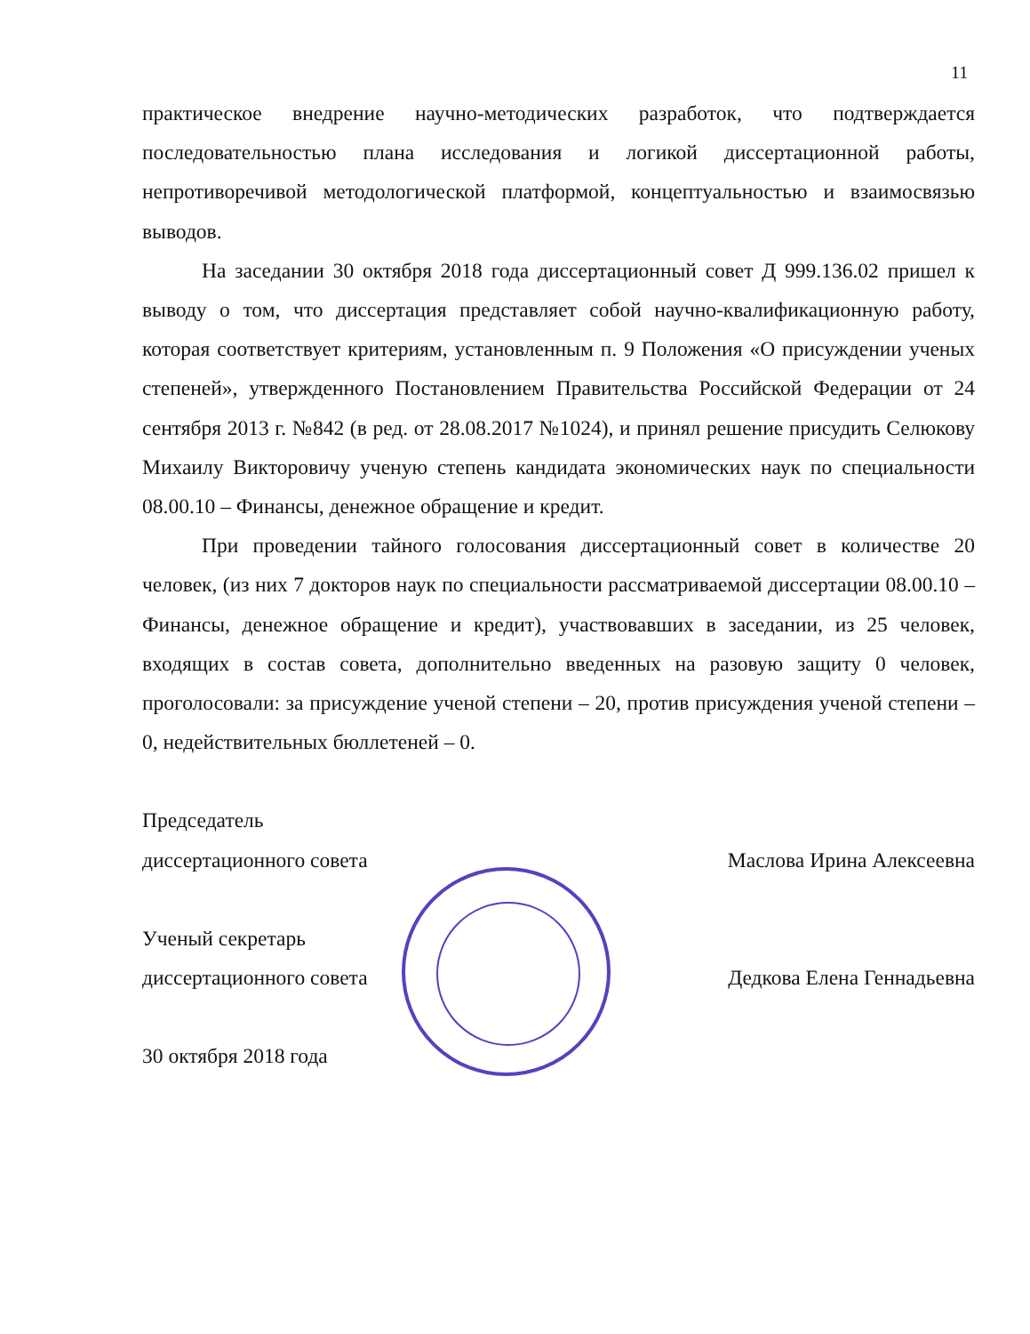11
практическое внедрение научно-методических разработок, что подтверждается последовательностью плана исследования и логикой диссертационной работы, непротиворечивой методологической платформой, концептуальностью и взаимосвязью выводов.
На заседании 30 октября 2018 года диссертационный совет Д 999.136.02 пришел к выводу о том, что диссертация представляет собой научно-квалификационную работу, которая соответствует критериям, установленным п. 9 Положения «О присуждении ученых степеней», утвержденного Постановлением Правительства Российской Федерации от 24 сентября 2013 г. №842 (в ред. от 28.08.2017 №1024), и принял решение присудить Селюкову Михаилу Викторовичу ученую степень кандидата экономических наук по специальности 08.00.10 – Финансы, денежное обращение и кредит.
При проведении тайного голосования диссертационный совет в количестве 20 человек, (из них 7 докторов наук по специальности рассматриваемой диссертации 08.00.10 – Финансы, денежное обращение и кредит), участвовавших в заседании, из 25 человек, входящих в состав совета, дополнительно введенных на разовую защиту 0 человек, проголосовали: за присуждение ученой степени – 20, против присуждения ученой степени – 0, недействительных бюллетеней – 0.
Председатель
диссертационного совета Маслова Ирина Алексеевна
Ученый секретарь
диссертационного совета Дедкова Елена Геннадьевна
30 октября 2018 года